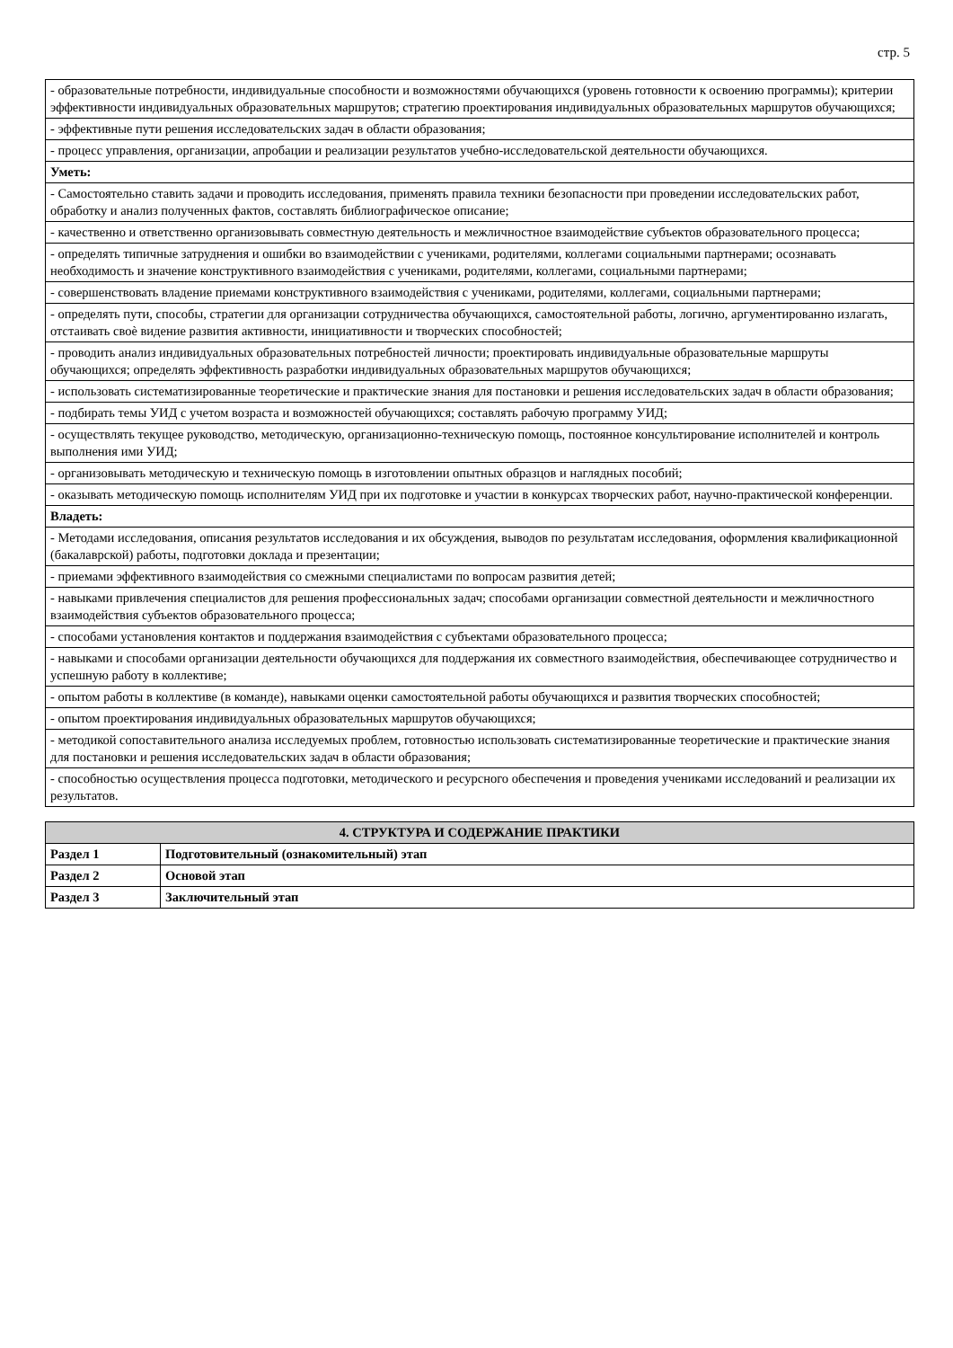стр. 5
| - образовательные потребности, индивидуальные способности и возможностями обучающихся (уровень готовности к освоению программы); критерии эффективности индивидуальных образовательных маршрутов; стратегию проектирования индивидуальных образовательных маршрутов обучающихся; |
| - эффективные пути решения исследовательских задач в области образования; |
| - процесс управления, организации, апробации и реализации результатов учебно-исследовательской деятельности обучающихся. |
| Уметь: |
| - Самостоятельно ставить задачи и проводить исследования, применять правила техники безопасности при проведении исследовательских работ, обработку и анализ полученных фактов, составлять библиографическое описание; |
| - качественно и ответственно организовывать совместную деятельность и межличностное взаимодействие субъектов образовательного процесса; |
| - определять типичные затруднения и ошибки во взаимодействии с учениками, родителями, коллегами социальными партнерами; осознавать необходимость и значение конструктивного взаимодействия с учениками, родителями, коллегами, социальными партнерами; |
| - совершенствовать владение приемами конструктивного взаимодействия с учениками, родителями, коллегами, социальными партнерами; |
| - определять пути, способы, стратегии для организации сотрудничества обучающихся, самостоятельной работы, логично, аргументированно излагать, отстаивать своѐ видение развития активности, инициативности и творческих способностей; |
| - проводить анализ индивидуальных образовательных потребностей личности; проектировать индивидуальные образовательные маршруты обучающихся; определять эффективность разработки индивидуальных образовательных маршрутов обучающихся; |
| - использовать систематизированные теоретические и практические знания для постановки и решения исследовательских задач в области образования; |
| - подбирать темы УИД с учетом возраста и возможностей обучающихся; составлять рабочую программу УИД; |
| - осуществлять текущее руководство, методическую, организационно-техническую помощь, постоянное консультирование исполнителей и контроль выполнения ими УИД; |
| - организовывать методическую и техническую помощь в изготовлении опытных образцов и наглядных пособий; |
| - оказывать методическую помощь исполнителям УИД при их подготовке и участии в конкурсах творческих работ, научно-практической конференции. |
| Владеть: |
| - Методами исследования, описания результатов исследования и их обсуждения, выводов по результатам исследования, оформления квалификационной (бакалаврской) работы, подготовки доклада и презентации; |
| - приемами эффективного взаимодействия со смежными специалистами по вопросам развития детей; |
| - навыками привлечения специалистов для решения профессиональных задач; способами организации совместной деятельности и межличностного взаимодействия субъектов образовательного процесса; |
| - способами установления контактов и поддержания взаимодействия с субъектами образовательного процесса; |
| - навыками и способами организации деятельности обучающихся для поддержания их совместного взаимодействия, обеспечивающее сотрудничество и успешную работу в коллективе; |
| - опытом работы в коллективе (в команде), навыками оценки самостоятельной работы обучающихся и развития творческих способностей; |
| - опытом проектирования индивидуальных образовательных маршрутов обучающихся; |
| - методикой сопоставительного анализа исследуемых проблем, готовностью использовать систематизированные теоретические и практические знания для постановки и решения исследовательских задач в области образования; |
| - способностью осуществления процесса подготовки, методического и ресурсного обеспечения и проведения учениками исследований и реализации их результатов. |
| 4. СТРУКТУРА И СОДЕРЖАНИЕ ПРАКТИКИ | |
| --- | --- |
| Раздел 1 | Подготовительный (ознакомительный) этап |
| Раздел 2 | Основой этап |
| Раздел 3 | Заключительный этап |